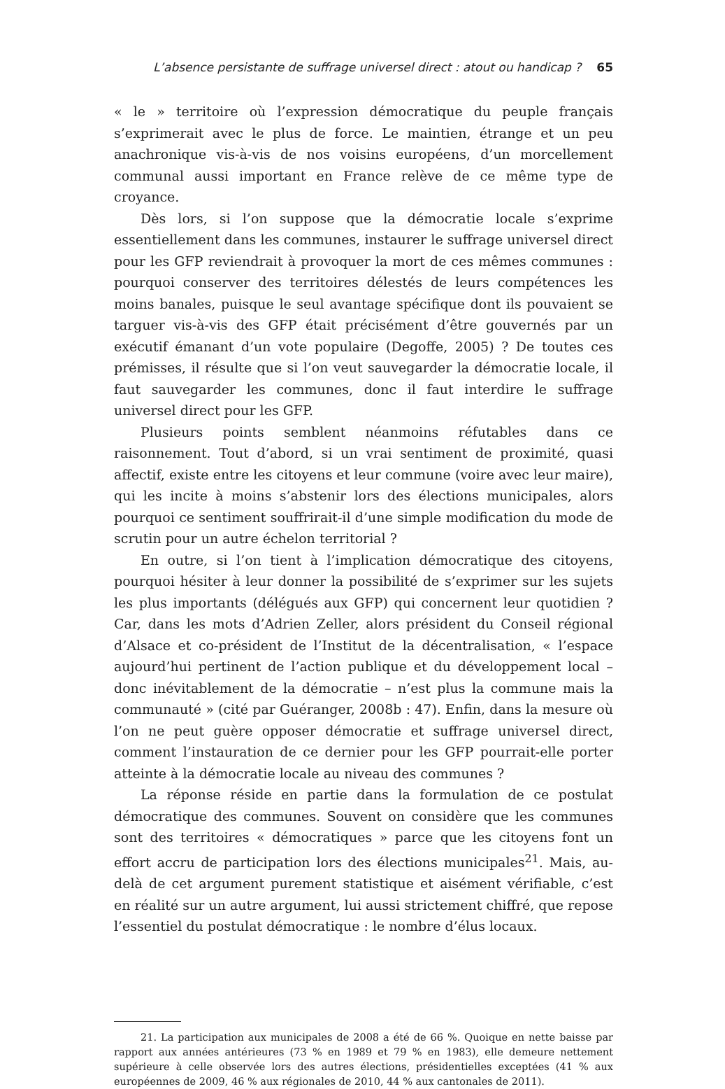L’absence persistante de suffrage universel direct : atout ou handicap ? 65
« le » territoire où l’expression démocratique du peuple français s’exprimerait avec le plus de force. Le maintien, étrange et un peu anachronique vis-à-vis de nos voisins européens, d’un morcellement communal aussi important en France relève de ce même type de croyance.
Dès lors, si l’on suppose que la démocratie locale s’exprime essentiellement dans les communes, instaurer le suffrage universel direct pour les GFP reviendrait à provoquer la mort de ces mêmes communes : pourquoi conserver des territoires délestés de leurs compétences les moins banales, puisque le seul avantage spécifique dont ils pouvaient se targuer vis-à-vis des GFP était précisément d’être gouvernés par un exécutif émanant d’un vote populaire (Degoffe, 2005) ? De toutes ces prémisses, il résulte que si l’on veut sauvegarder la démocratie locale, il faut sauvegarder les communes, donc il faut interdire le suffrage universel direct pour les GFP.
Plusieurs points semblent néanmoins réfutables dans ce raisonnement. Tout d’abord, si un vrai sentiment de proximité, quasi affectif, existe entre les citoyens et leur commune (voire avec leur maire), qui les incite à moins s’abstenir lors des élections municipales, alors pourquoi ce sentiment souffrirait-il d’une simple modification du mode de scrutin pour un autre échelon territorial ?
En outre, si l’on tient à l’implication démocratique des citoyens, pourquoi hésiter à leur donner la possibilité de s’exprimer sur les sujets les plus importants (délégués aux GFP) qui concernent leur quotidien ? Car, dans les mots d’Adrien Zeller, alors président du Conseil régional d’Alsace et co-président de l’Institut de la décentralisation, « l’espace aujourd’hui pertinent de l’action publique et du développement local – donc inévitablement de la démocratie – n’est plus la commune mais la communauté » (cité par Guéranger, 2008b : 47). Enfin, dans la mesure où l’on ne peut guère opposer démocratie et suffrage universel direct, comment l’instauration de ce dernier pour les GFP pourrait-elle porter atteinte à la démocratie locale au niveau des communes ?
La réponse réside en partie dans la formulation de ce postulat démocratique des communes. Souvent on considère que les communes sont des territoires « démocratiques » parce que les citoyens font un effort accru de participation lors des élections municipales<sup>21</sup>. Mais, au-delà de cet argument purement statistique et aisément vérifiable, c’est en réalité sur un autre argument, lui aussi strictement chiffré, que repose l’essentiel du postulat démocratique : le nombre d’élus locaux.
21. La participation aux municipales de 2008 a été de 66 %. Quoique en nette baisse par rapport aux années antérieures (73 % en 1989 et 79 % en 1983), elle demeure nettement supérieure à celle observée lors des autres élections, présidentielles exceptées (41 % aux européennes de 2009, 46 % aux régionales de 2010, 44 % aux cantonales de 2011).